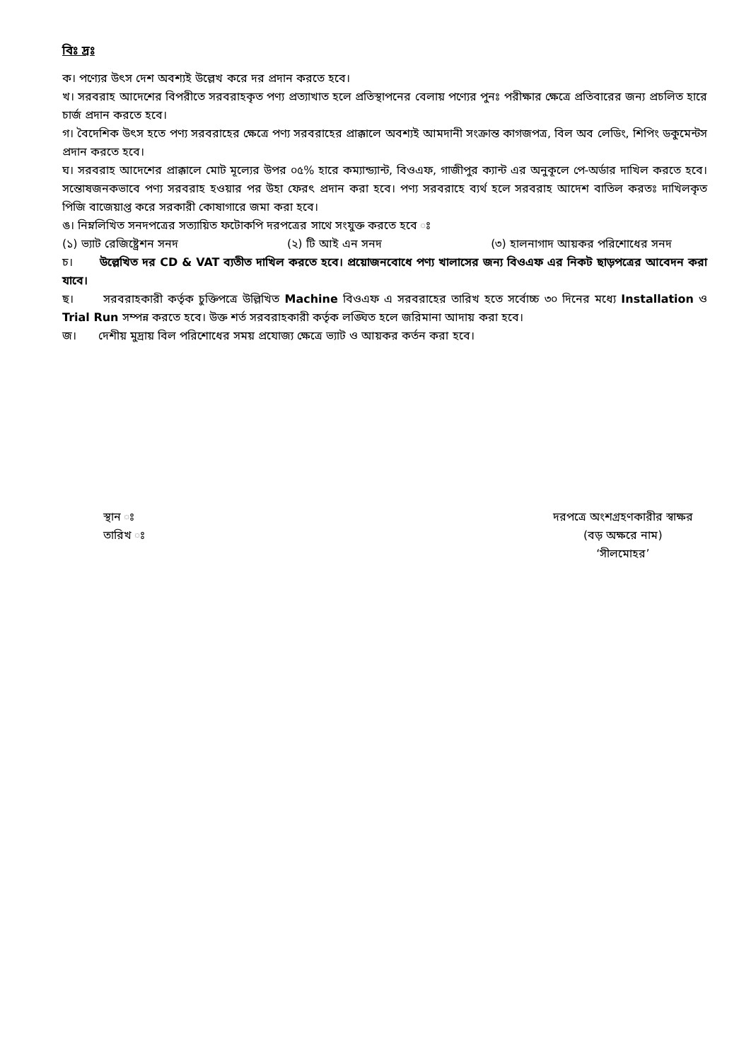বিঃ দ্রঃ
ক। পণ্যের উৎস দেশ অবশ্যই উল্লেখ করে দর প্রদান করতে হবে।
খ। সরবরাহ আদেশের বিপরীতে সরবরাহকৃত পণ্য প্রত্যাখাত হলে প্রতিস্থাপনের বেলায় পণ্যের পুনঃ পরীক্ষার ক্ষেত্রে প্রতিবারের জন্য প্রচলিত হারে চার্জ প্রদান করতে হবে।
গ। বৈদেশিক উৎস হতে পণ্য সরবরাহের ক্ষেত্রে পণ্য সরবরাহের প্রাক্কালে অবশ্যই আমদানী সংক্রান্ত কাগজপত্র, বিল অব লেডিং, শিপিং ডকুমেন্টস প্রদান করতে হবে।
ঘ। সরবরাহ আদেশের প্রাক্কালে মোট মূল্যের উপর ০৫% হারে কম্যান্ড্যান্ট, বিওএফ, গাজীপুর ক্যান্ট এর অনুকূলে পে-অর্ডার দাখিল করতে হবে। সন্তোষজনকভাবে পণ্য সরবরাহ হওয়ার পর উহা ফেরৎ প্রদান করা হবে। পণ্য সরবরাহে ব্যর্থ হলে সরবরাহ আদেশ বাতিল করতঃ দাখিলকৃত পিজি বাজেয়াপ্ত করে সরকারী কোষাগারে জমা করা হবে।
ঙ। নিম্নলিখিত সনদপত্রের সত্যায়িত ফটোকপি দরপত্রের সাথে সংযুক্ত করতে হবে ঃ
(১) ভ্যাট রেজিষ্ট্রেশন সনদ (২) টি আই এন সনদ (৩) হালনাগাদ আয়কর পরিশোধের সনদ
চ। উল্লেখিত দর CD & VAT ব্যতীত দাখিল করতে হবে। প্রয়োজনবোধে পণ্য খালাসের জন্য বিওএফ এর নিকট ছাড়পত্রের আবেদন করা যাবে।
ছ। সরবরাহকারী কর্তৃক চুক্তিপত্রে উল্লিখিত Machine বিওএফ এ সরবরাহের তারিখ হতে সর্বোচ্চ ৩০ দিনের মধ্যে Installation ও Trial Run সম্পন্ন করতে হবে। উক্ত শর্ত সরবরাহকারী কর্তৃক লঙ্ঘিত হলে জরিমানা আদায় করা হবে।
জ। দেশীয় মুদ্রায় বিল পরিশোধের সময় প্রযোজ্য ক্ষেত্রে ভ্যাট ও আয়কর কর্তন করা হবে।
স্থান ঃ
তারিখ ঃ
দরপত্রে অংশগ্রহণকারীর স্বাক্ষর
(বড় অক্ষরে নাম)
‘সীলমোহর’